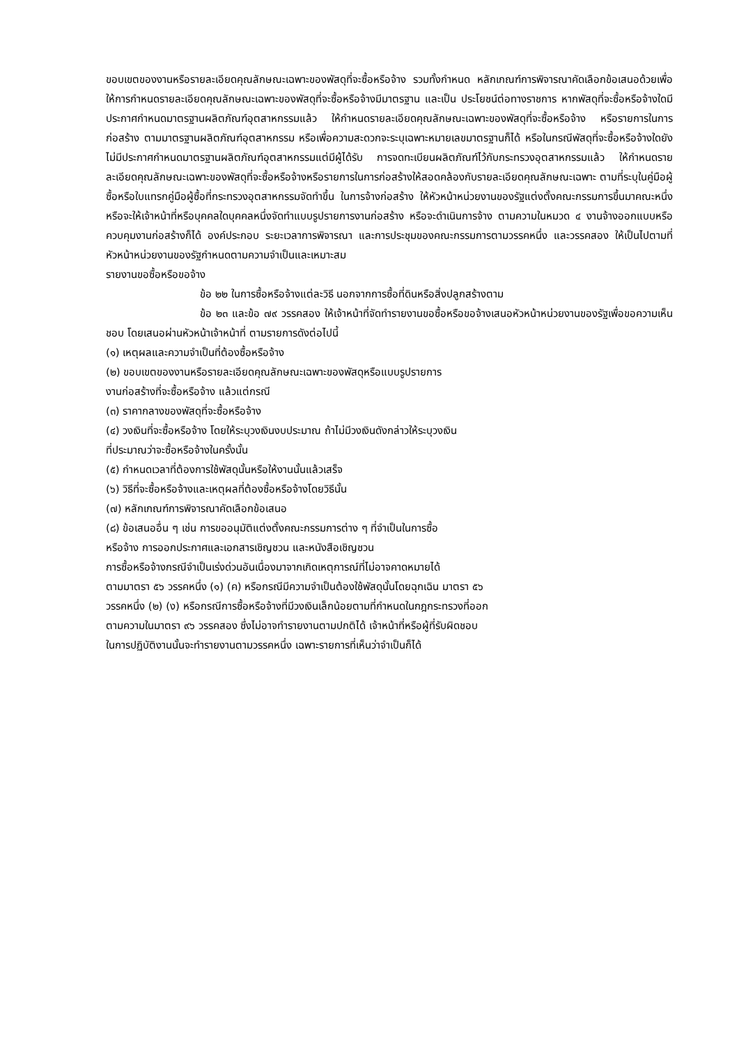ขอบเขตของงานหรือรายละเอียดคุณลักษณะเฉพาะของพัสดุที่จะซื้อหรือจ้าง รวมทั้งกำหนด หลักเกณฑ์การพิจารณาคัดเลือกข้อเสนอด้วยเพื่อให้การกำหนดรายละเอียดคุณลักษณะเฉพาะของพัสดุที่จะซื้อหรือจ้างมีมาตรฐาน และเป็น ประโยชน์ต่อทางราชการ หากพัสดุที่จะซื้อหรือจ้างใดมีประกาศกำหนดมาตรฐานผลิตภัณฑ์อุตสาหกรรมแล้ว ให้กำหนดรายละเอียดคุณลักษณะเฉพาะของพัสดุที่จะซื้อหรือจ้าง หรือรายการในการก่อสร้าง ตามมาตรฐานผลิตภัณฑ์อุตสาหกรรม หรือเพื่อความสะดวกจะระบุเฉพาะหมายเลขมาตรฐานก็ได้ หรือในกรณีพัสดุที่จะซื้อหรือจ้างใดยังไม่มีประกาศกำหนดมาตรฐานผลิตภัณฑ์อุตสาหกรรมแต่มีผู้ได้รับ การจดทะเบียนผลิตภัณฑ์ไว้กับกระทรวงอุตสาหกรรมแล้ว ให้กำหนดรายละเอียดคุณลักษณะเฉพาะของพัสดุที่จะซื้อหรือจ้างหรือรายการในการก่อสร้างให้สอดคล้องกับรายละเอียดคุณลักษณะเฉพาะ ตามที่ระบุในคู่มือผู้ซื้อหรือใบแทรกคู่มือผู้ซื้อที่กระทรวงอุตสาหกรรมจัดทำขึ้น ในการจ้างก่อสร้าง ให้หัวหน้าหน่วยงานของรัฐแต่งตั้งคณะกรรมการขึ้นมาคณะหนึ่ง หรือจะให้เจ้าหน้าที่หรือบุคคลใดบุคคลหนึ่งจัดทำแบบรูปรายการงานก่อสร้าง หรือจะดำเนินการจ้าง ตามความในหมวด ๔ งานจ้างออกแบบหรือควบคุมงานก่อสร้างก็ได้ องค์ประกอบ ระยะเวลาการพิจารณา และการประชุมของคณะกรรมการตามวรรคหนึ่ง และวรรคสอง ให้เป็นไปตามที่หัวหน้าหน่วยงานของรัฐกำหนดตามความจำเป็นและเหมาะสม
รายงานขอซื้อหรือขอจ้าง
ข้อ ๒๒ ในการซื้อหรือจ้างแต่ละวิธี นอกจากการซื้อที่ดินหรือสิ่งปลูกสร้างตาม
ข้อ ๒๓ และข้อ ๗๙ วรรคสอง ให้เจ้าหน้าที่จัดทำรายงานขอซื้อหรือขอจ้างเสนอหัวหน้าหน่วยงานของรัฐเพื่อขอความเห็นชอบ โดยเสนอผ่านหัวหน้าเจ้าหน้าที่ ตามรายการดังต่อไปนี้
(๑) เหตุผลและความจำเป็นที่ต้องซื้อหรือจ้าง
(๒) ขอบเขตของงานหรือรายละเอียดคุณลักษณะเฉพาะของพัสดุหรือแบบรูปรายการ
งานก่อสร้างที่จะซื้อหรือจ้าง แล้วแต่กรณี
(๓) ราคากลางของพัสดุที่จะซื้อหรือจ้าง
(๔) วงเงินที่จะซื้อหรือจ้าง โดยให้ระบุวงเงินงบประมาณ ถ้าไม่มีวงเงินดังกล่าวให้ระบุวงเงิน
ที่ประมาณว่าจะซื้อหรือจ้างในครั้งนั้น
(๕) กำหนดเวลาที่ต้องการใช้พัสดุนั้นหรือให้งานนั้นแล้วเสร็จ
(๖) วิธีที่จะซื้อหรือจ้างและเหตุผลที่ต้องซื้อหรือจ้างโดยวิธีนั้น
(๗) หลักเกณฑ์การพิจารณาคัดเลือกข้อเสนอ
(๘) ข้อเสนออื่น ๆ เช่น การขออนุมัติแต่งตั้งคณะกรรมการต่าง ๆ ที่จำเป็นในการซื้อ
หรือจ้าง การออกประกาศและเอกสารเชิญชวน และหนังสือเชิญชวน
การซื้อหรือจ้างกรณีจำเป็นเร่งด่วนอันเนื่องมาจากเกิดเหตุการณ์ที่ไม่อาจคาดหมายได้
ตามมาตรา ๕๖ วรรคหนึ่ง (๑) (ค) หรือกรณีมีความจำเป็นต้องใช้พัสดุนั้นโดยฉุกเฉิน มาตรา ๕๖
วรรคหนึ่ง (๒) (ง) หรือกรณีการซื้อหรือจ้างที่มีวงเงินเล็กน้อยตามที่กำหนดในกฎกระทรวงที่ออก
ตามความในมาตรา ๙๖ วรรคสอง ซึ่งไม่อาจทำรายงานตามปกติได้ เจ้าหน้าที่หรือผู้ที่รับผิดชอบ
ในการปฏิบัติงานนั้นจะทำรายงานตามวรรคหนึ่ง เฉพาะรายการที่เห็นว่าจำเป็นก็ได้